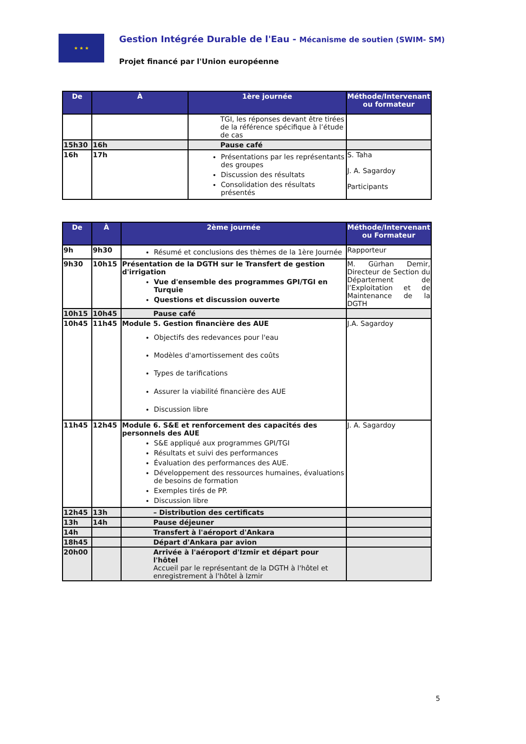★ ★ ★
Gestion Intégrée Durable de l'Eau - Mécanisme de soutien (SWIM- SM)
Projet financé par l'Union européenne
| De | À | 1ère journée | Méthode/Intervenant ou formateur |
| --- | --- | --- | --- |
| | | TGI, les réponses devant être tirées de la référence spécifique à l’étude de cas | |
| 15h30 | 16h | Pause café | |
| 16h | 17h | Présentations par les représentants des groupes Discussion des résultats Consolidation des résultats présentés | S. Taha J. A. Sagardoy Participants |
| De | À | 2ème journée | Méthode/Intervenant ou Formateur |
| --- | --- | --- | --- |
| 9h | 9h30 | Résumé et conclusions des thèmes de la 1ère Journée | Rapporteur |
| 9h30 | 10h15 | Présentation de la DGTH sur le Transfert de gestion d'irrigation Vue d'ensemble des programmes GPI/TGI en Turquie Questions et discussion ouverte | M. Gürhan Demir, Directeur de Section du Département de l’Exploitation et de Maintenance de la DGTH |
| 10h15 | 10h45 | Pause café | |
| 10h45 | 11h45 | Module 5. Gestion financière des AUE Objectifs des redevances pour l'eau Modèles d'amortissement des coûts Types de tarifications Assurer la viabilité financière des AUE Discussion libre | J.A. Sagardoy |
| 11h45 | 12h45 | Module 6. S&E et renforcement des capacités des personnels des AUE S&E appliqué aux programmes GPI/TGI Résultats et suivi des performances Évaluation des performances des AUE. Développement des ressources humaines, évaluations de besoins de formation Exemples tirés de PP. Discussion libre | J. A. Sagardoy |
| 12h45 | 13h | – Distribution des certificats | |
| 13h | 14h | Pause déjeuner | |
| 14h | | Transfert à l'aéroport d'Ankara | |
| 18h45 | | Départ d'Ankara par avion | |
| 20h00 | | Arrivée à l'aéroport d'Izmir et départ pour l'hôtel Accueil par le représentant de la DGTH à l'hôtel et enregistrement à l'hôtel à Izmir | |
5